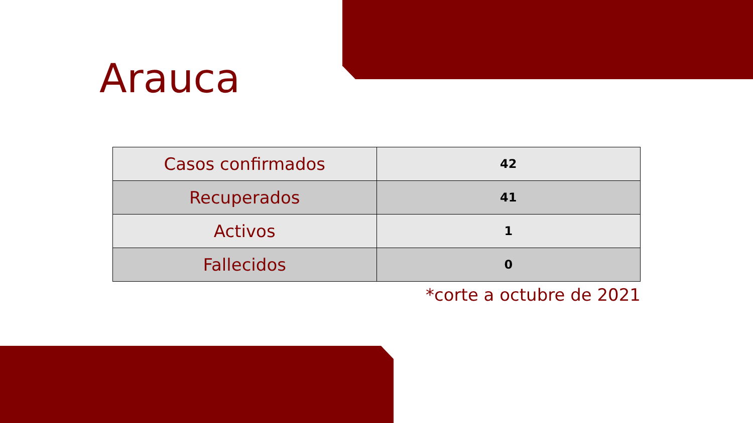Arauca
| Casos confirmados | 42 |
| Recuperados | 41 |
| Activos | 1 |
| Fallecidos | 0 |
*corte a octubre de 2021